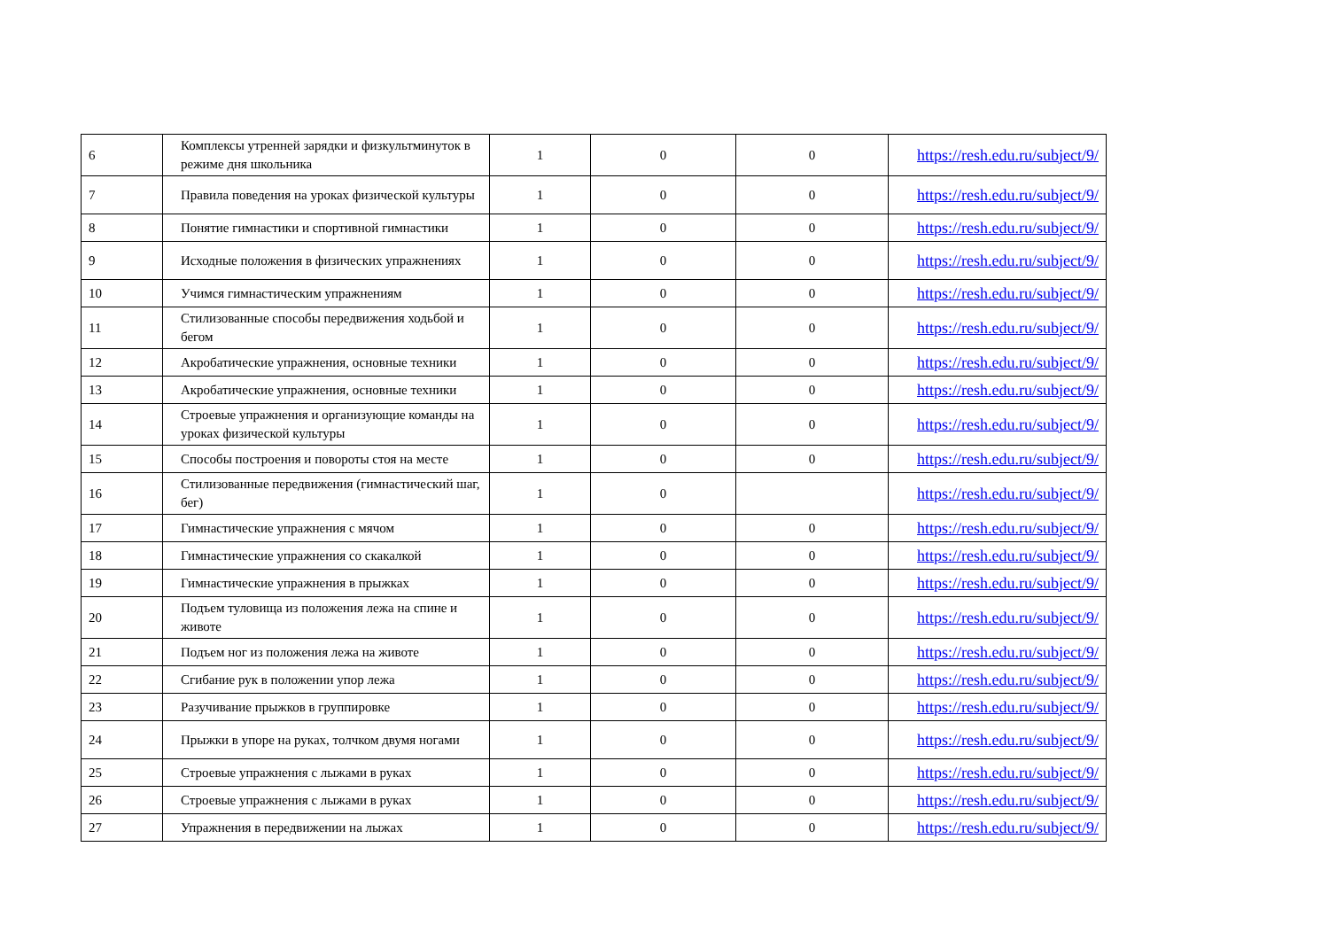| 6 | Комплексы утренней зарядки и физкультминуток в режиме дня школьника | 1 | 0 | 0 | https://resh.edu.ru/subject/9/ |
| 7 | Правила поведения на уроках физической культуры | 1 | 0 | 0 | https://resh.edu.ru/subject/9/ |
| 8 | Понятие гимнастики и спортивной гимнастики | 1 | 0 | 0 | https://resh.edu.ru/subject/9/ |
| 9 | Исходные положения в физических упражнениях | 1 | 0 | 0 | https://resh.edu.ru/subject/9/ |
| 10 | Учимся гимнастическим упражнениям | 1 | 0 | 0 | https://resh.edu.ru/subject/9/ |
| 11 | Стилизованные способы передвижения ходьбой и бегом | 1 | 0 | 0 | https://resh.edu.ru/subject/9/ |
| 12 | Акробатические упражнения, основные техники | 1 | 0 | 0 | https://resh.edu.ru/subject/9/ |
| 13 | Акробатические упражнения, основные техники | 1 | 0 | 0 | https://resh.edu.ru/subject/9/ |
| 14 | Строевые упражнения и организующие команды на уроках физической культуры | 1 | 0 | 0 | https://resh.edu.ru/subject/9/ |
| 15 | Способы построения и повороты стоя на месте | 1 | 0 | 0 | https://resh.edu.ru/subject/9/ |
| 16 | Стилизованные передвижения (гимнастический шаг, бег) | 1 | 0 | | https://resh.edu.ru/subject/9/ |
| 17 | Гимнастические упражнения с мячом | 1 | 0 | 0 | https://resh.edu.ru/subject/9/ |
| 18 | Гимнастические упражнения со скакалкой | 1 | 0 | 0 | https://resh.edu.ru/subject/9/ |
| 19 | Гимнастические упражнения в прыжках | 1 | 0 | 0 | https://resh.edu.ru/subject/9/ |
| 20 | Подъем туловища из положения лежа на спине и животе | 1 | 0 | 0 | https://resh.edu.ru/subject/9/ |
| 21 | Подъем ног из положения лежа на животе | 1 | 0 | 0 | https://resh.edu.ru/subject/9/ |
| 22 | Сгибание рук в положении упор лежа | 1 | 0 | 0 | https://resh.edu.ru/subject/9/ |
| 23 | Разучивание прыжков в группировке | 1 | 0 | 0 | https://resh.edu.ru/subject/9/ |
| 24 | Прыжки в упоре на руках, толчком двумя ногами | 1 | 0 | 0 | https://resh.edu.ru/subject/9/ |
| 25 | Строевые упражнения с лыжами в руках | 1 | 0 | 0 | https://resh.edu.ru/subject/9/ |
| 26 | Строевые упражнения с лыжами в руках | 1 | 0 | 0 | https://resh.edu.ru/subject/9/ |
| 27 | Упражнения в передвижении на лыжах | 1 | 0 | 0 | https://resh.edu.ru/subject/9/ |